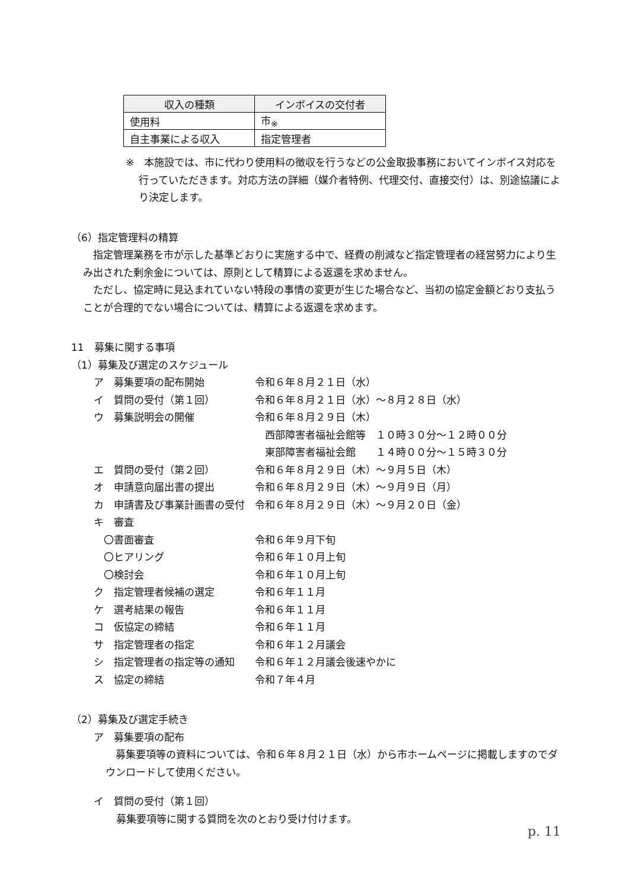| 収入の種類 | インボイスの交付者 |
| --- | --- |
| 使用料 | 市<sub>※</sub> |
| 自主事業による収入 | 指定管理者 |
※　本施設では、市に代わり使用料の徴収を行うなどの公金取扱事務においてインボイス対応を行っていただきます。対応方法の詳細（媒介者特例、代理交付、直接交付）は、別途協議により決定します。
（6）指定管理料の精算
指定管理業務を市が示した基準どおりに実施する中で、経費の削減など指定管理者の経営努力により生み出された剰余金については、原則として精算による返還を求めません。
ただし、協定時に見込まれていない特段の事情の変更が生じた場合など、当初の協定金額どおり支払うことが合理的でない場合については、精算による返還を求めます。
11　募集に関する事項
（1）募集及び選定のスケジュール
| ア 募集要項の配布開始 | 令和６年８月２１日（水） |
| イ 質問の受付（第１回） | 令和６年８月２１日（水）～８月２８日（水） |
| ウ 募集説明会の開催 | 令和６年８月２９日（木） |
| | 西部障害者福祉会館等 １０時３０分～１２時００分 |
| | 東部障害者福祉会館 １４時００分～１５時３０分 |
| エ 質問の受付（第２回） | 令和６年８月２９日（木）～９月５日（木） |
| オ 申請意向届出書の提出 | 令和６年８月２９日（木）～９月９日（月） |
| カ 申請書及び事業計画書の受付 | 令和６年８月２９日（木）～９月２０日（金） |
| キ 審査 | |
| 〇書面審査 | 令和６年９月下旬 |
| 〇ヒアリング | 令和６年１０月上旬 |
| 〇検討会 | 令和６年１０月上旬 |
| ク 指定管理者候補の選定 | 令和６年１１月 |
| ケ 選考結果の報告 | 令和６年１１月 |
| コ 仮協定の締結 | 令和６年１１月 |
| サ 指定管理者の指定 | 令和６年１２月議会 |
| シ 指定管理者の指定等の通知 | 令和６年１２月議会後速やかに |
| ス 協定の締結 | 令和７年４月 |
（2）募集及び選定手続き
ア　募集要項の配布
募集要項等の資料については、令和６年８月２１日（水）から市ホームページに掲載しますのでダウンロードして使用ください。
イ　質問の受付（第１回）
募集要項等に関する質問を次のとおり受け付けます。
p. 11